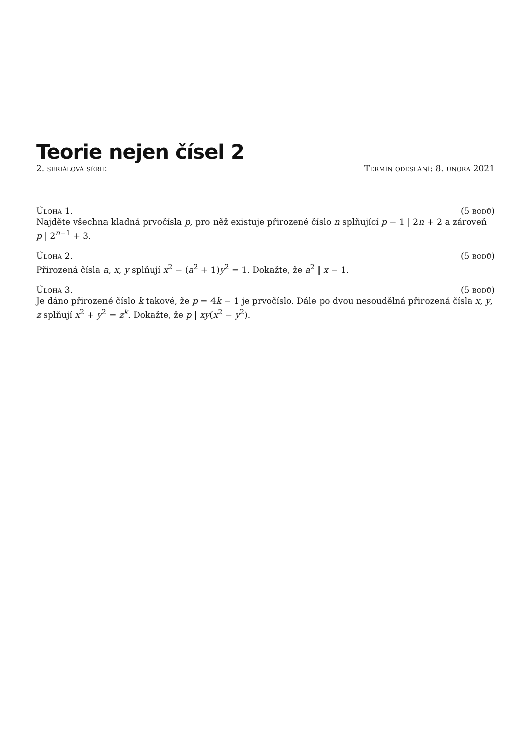Teorie nejen čísel 2
2. seriálová série Termín odeslání: 8. února 2021
Úloha 1. (5 bodů)
Najděte všechna kladná prvočísla p, pro něž existuje přirozené číslo n splňující p − 1 | 2n + 2 a zároveň p | 2<sup>n−1</sup> + 3.
Úloha 2. (5 bodů)
Přirozená čísla a, x, y splňují x<sup>2</sup> − (a<sup>2</sup> + 1)y<sup>2</sup> = 1. Dokažte, že a<sup>2</sup> | x − 1.
Úloha 3. (5 bodů)
Je dáno přirozené číslo k takové, že p = 4k − 1 je prvočíslo. Dále po dvou nesoudělná přirozená čísla x, y, z splňují x<sup>2</sup> + y<sup>2</sup> = z<sup>k</sup>. Dokažte, že p | xy(x<sup>2</sup> − y<sup>2</sup>).